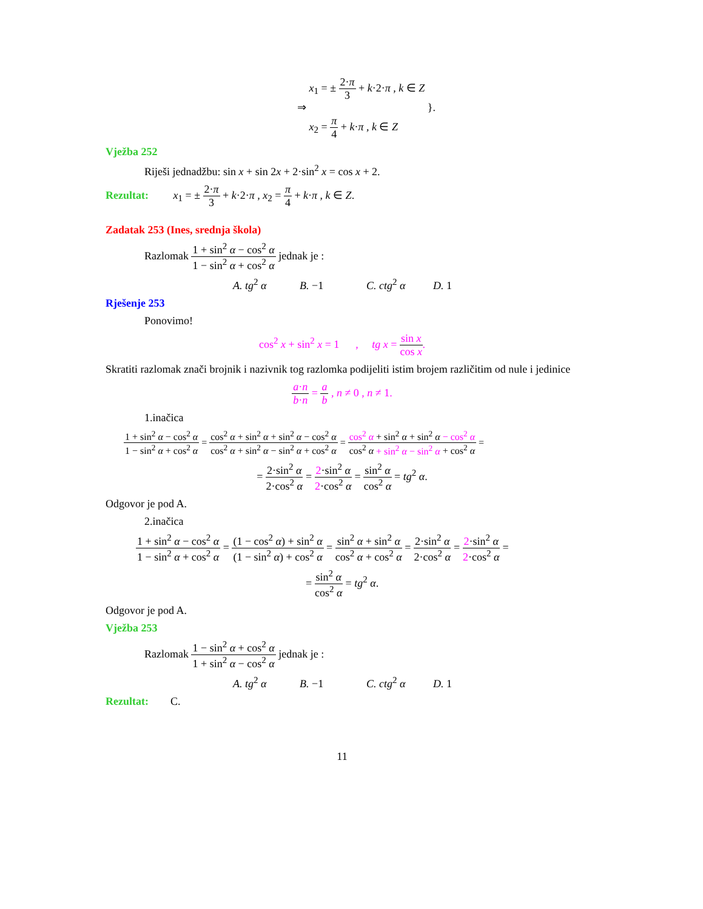⇒ x<sub>1</sub> = ± 2·π 3 + k·2·π , k ∈ Z
x<sub>2</sub> = π 4 + k·π , k ∈ Z }.
Vježba 252
Riješi jednadžbu: sin x + sin 2x + 2·sin<sup>2</sup> x = cos x + 2.
Rezultat: x<sub>1</sub> = ± 2·π 3 + k·2·π , x<sub>2</sub> = π 4 + k·π , k ∈ Z.
Zadatak 253 (Ines, srednja škola)
Razlomak 1 + sin<sup>2</sup> α − cos<sup>2</sup> α 1 − sin<sup>2</sup> α + cos<sup>2</sup> α jednak je :
A. tg<sup>2</sup> α B. −1 C. ctg<sup>2</sup> α D. 1
Rješenje 253
Ponovimo!
cos<sup>2</sup> x + sin<sup>2</sup> x = 1 , tg x = sin x cos x.
Skratiti razlomak znači brojnik i nazivnik tog razlomka podijeliti istim brojem različitim od nule i jedinice
a·n b·n = a b , n ≠ 0 , n ≠ 1.
1.inačica
1 + sin<sup>2</sup> α − cos<sup>2</sup> α 1 − sin<sup>2</sup> α + cos<sup>2</sup> α = cos<sup>2</sup> α + sin<sup>2</sup> α + sin<sup>2</sup> α − cos<sup>2</sup> α cos<sup>2</sup> α + sin<sup>2</sup> α − sin<sup>2</sup> α + cos<sup>2</sup> α = cos<sup>2</sup> α + sin<sup>2</sup> α + sin<sup>2</sup> α − cos<sup>2</sup> α cos<sup>2</sup> α + sin<sup>2</sup> α − sin<sup>2</sup> α + cos<sup>2</sup> α =
= 2·sin<sup>2</sup> α 2·cos<sup>2</sup> α = 2·sin<sup>2</sup> α 2·cos<sup>2</sup> α = sin<sup>2</sup> α cos<sup>2</sup> α = tg<sup>2</sup> α.
Odgovor je pod A.
2.inačica
1 + sin<sup>2</sup> α − cos<sup>2</sup> α 1 − sin<sup>2</sup> α + cos<sup>2</sup> α = (1 − cos<sup>2</sup> α) + sin<sup>2</sup> α (1 − sin<sup>2</sup> α) + cos<sup>2</sup> α = sin<sup>2</sup> α + sin<sup>2</sup> α cos<sup>2</sup> α + cos<sup>2</sup> α = 2·sin<sup>2</sup> α 2·cos<sup>2</sup> α = 2·sin<sup>2</sup> α 2·cos<sup>2</sup> α =
= sin<sup>2</sup> α cos<sup>2</sup> α = tg<sup>2</sup> α.
Odgovor je pod A.
Vježba 253
Razlomak 1 − sin<sup>2</sup> α + cos<sup>2</sup> α 1 + sin<sup>2</sup> α − cos<sup>2</sup> α jednak je :
A. tg<sup>2</sup> α B. −1 C. ctg<sup>2</sup> α D. 1
Rezultat: C.
11